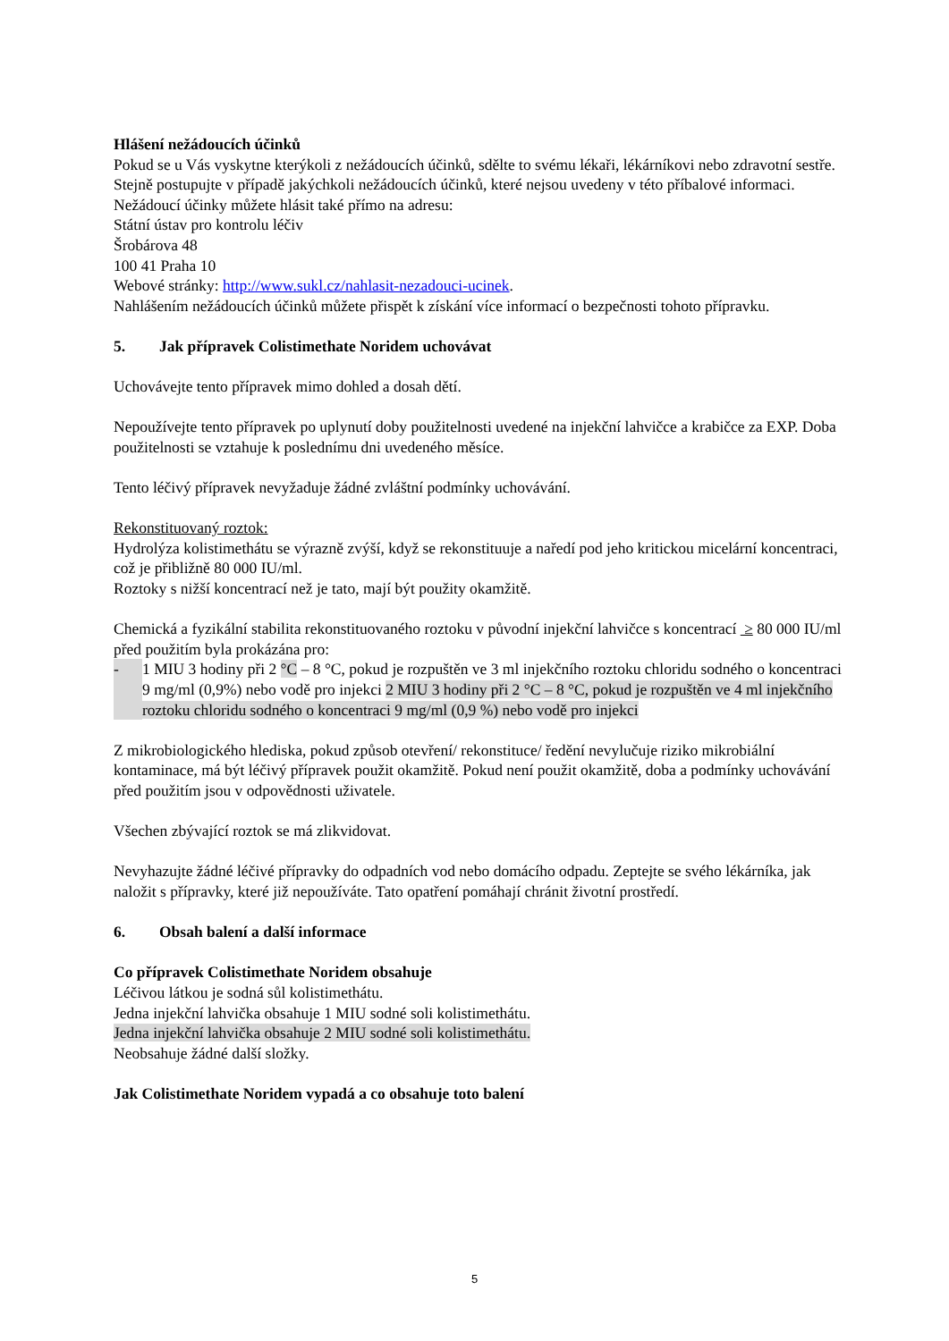Hlášení nežádoucích účinků
Pokud se u Vás vyskytne kterýkoli z nežádoucích účinků, sdělte to svému lékaři, lékárníkovi nebo zdravotní sestře. Stejně postupujte v případě jakýchkoli nežádoucích účinků, které nejsou uvedeny v této příbalové informaci.
Nežádoucí účinky můžete hlásit také přímo na adresu:
Státní ústav pro kontrolu léčiv
Šrobárova 48
100 41 Praha 10
Webové stránky: http://www.sukl.cz/nahlasit-nezadouci-ucinek.
Nahlášením nežádoucích účinků můžete přispět k získání více informací o bezpečnosti tohoto přípravku.
5. Jak přípravek Colistimethate Noridem uchovávat
Uchovávejte tento přípravek mimo dohled a dosah dětí.
Nepoužívejte tento přípravek po uplynutí doby použitelnosti uvedené na injekční lahvičce a krabičce za EXP. Doba použitelnosti se vztahuje k poslednímu dni uvedeného měsíce.
Tento léčivý přípravek nevyžaduje žádné zvláštní podmínky uchovávání.
Rekonstituovaný roztok:
Hydrolýza kolistimethátu se výrazně zvýší, když se rekonstituuje a naředí pod jeho kritickou micelární koncentraci, což je přibližně 80 000 IU/ml.
Roztoky s nižší koncentrací než je tato, mají být použity okamžitě.
Chemická a fyzikální stabilita rekonstituovaného roztoku v původní injekční lahvičce s koncentrací ≥ 80 000 IU/ml před použitím byla prokázána pro:
- 1 MIU 3 hodiny při 2 °C – 8 °C, pokud je rozpuštěn ve 3 ml injekčního roztoku chloridu sodného o koncentraci 9 mg/ml (0,9%) nebo vodě pro injekci 2 MIU 3 hodiny při 2 °C – 8 °C, pokud je rozpuštěn ve 4 ml injekčního roztoku chloridu sodného o koncentraci 9 mg/ml (0,9 %) nebo vodě pro injekci
Z mikrobiologického hlediska, pokud způsob otevření/ rekonstituce/ ředění nevylučuje riziko mikrobiální kontaminace, má být léčivý přípravek použit okamžitě. Pokud není použit okamžitě, doba a podmínky uchovávání před použitím jsou v odpovědnosti uživatele.
Všechen zbývající roztok se má zlikvidovat.
Nevyhazujte žádné léčivé přípravky do odpadních vod nebo domácího odpadu. Zeptejte se svého lékárníka, jak naložit s přípravky, které již nepoužíváte. Tato opatření pomáhají chránit životní prostředí.
6. Obsah balení a další informace
Co přípravek Colistimethate Noridem obsahuje
Léčivou látkou je sodná sůl kolistimethátu.
Jedna injekční lahvička obsahuje 1 MIU sodné soli kolistimethátu.
Jedna injekční lahvička obsahuje 2 MIU sodné soli kolistimethátu.
Neobsahuje žádné další složky.
Jak Colistimethate Noridem vypadá a co obsahuje toto balení
5